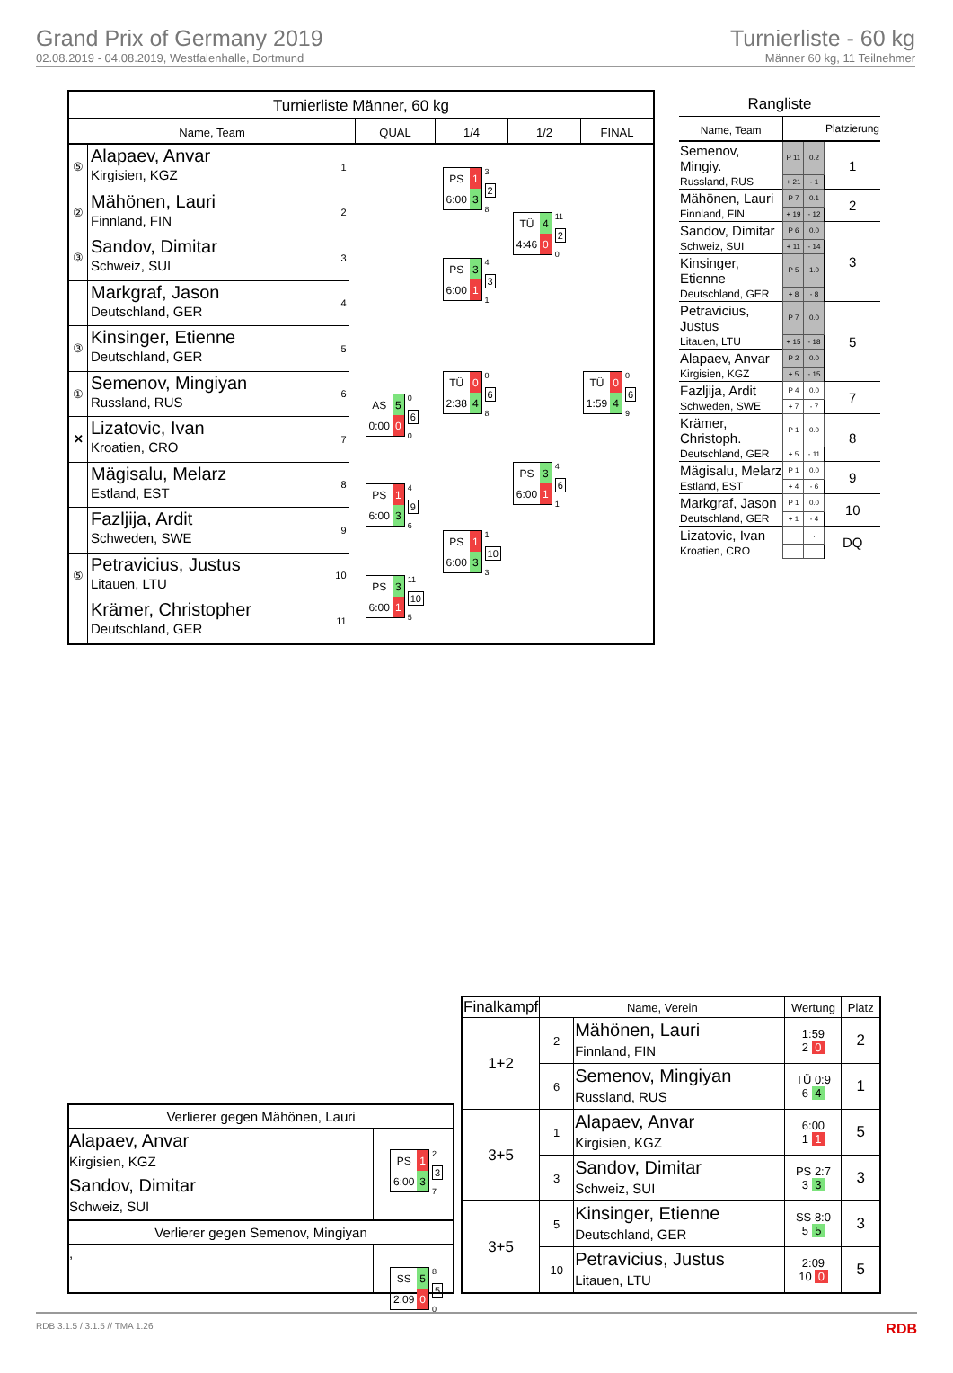Grand Prix of Germany 2019
02.08.2019 - 04.08.2019, Westfalenhalle, Dortmund
Turnierliste - 60 kg
Männer 60 kg, 11 Teilnehmer
Turnierliste Männer, 60 kg
Name, Team QUAL 1/4 1/2 FINAL
⑤
Alapaev, Anvar
Kirgisien, KGZ
1
②
Mähönen, Lauri
Finnland, FIN
2
③
Sandov, Dimitar
Schweiz, SUI
3
Markgraf, Jason
Deutschland, GER
4
③
Kinsinger, Etienne
Deutschland, GER
5
①
Semenov, Mingiyan
Russland, RUS
6
✕
Lizatovic, Ivan
Kroatien, CRO
7
Mägisalu, Melarz
Estland, EST
8
Fazljija, Ardit
Schweden, SWE
9
⑤
Petravicius, Justus
Litauen, LTU
10
Krämer, Christopher
Deutschland, GER
11
| AS | 5 |
| 0:00 | 0 |
0
6
0
| PS | 1 |
| 6:00 | 3 |
4
9
6
| PS | 3 |
| 6:00 | 1 |
11
10
5
| PS | 1 |
| 6:00 | 3 |
3
2
8
| PS | 3 |
| 6:00 | 1 |
4
3
1
| TÜ | 0 |
| 2:38 | 4 |
0
6
8
| PS | 1 |
| 6:00 | 3 |
1
10
3
| TÜ | 4 |
| 4:46 | 0 |
11
2
0
| PS | 3 |
| 6:00 | 1 |
4
6
1
| TÜ | 0 |
| 1:59 | 4 |
0
6
9
Rangliste
| Name, Team | | | Platzierung |
| Semenov, Mingiy. | P 11 | 0.2 | 1 |
| Russland, RUS | + 21 | - 1 | |
| Mähönen, Lauri | P 7 | 0.1 | 2 |
| Finnland, FIN | + 19 | - 12 | |
| Sandov, Dimitar | P 6 | 0.0 | 3 |
| Schweiz, SUI | + 11 | - 14 | |
| Kinsinger, Etienne | P 5 | 1.0 | |
| Deutschland, GER | + 8 | - 8 | |
| Petravicius, Justus | P 7 | 0.0 | 5 |
| Litauen, LTU | + 15 | - 18 | |
| Alapaev, Anvar | P 2 | 0.0 | |
| Kirgisien, KGZ | + 5 | - 15 | |
| Fazljija, Ardit | P 4 | 0.0 | 7 |
| Schweden, SWE | + 7 | - 7 | |
| Krämer, Christoph. | P 1 | 0.0 | 8 |
| Deutschland, GER | + 5 | - 11 | |
| Mägisalu, Melarz | P 1 | 0.0 | 9 |
| Estland, EST | + 4 | - 6 | |
| Markgraf, Jason | P 1 | 0.0 | 10 |
| Deutschland, GER | + 1 | - 4 | |
| Lizatovic, Ivan | | . | DQ |
| Kroatien, CRO | | | |
Verlierer gegen Mähönen, Lauri
Alapaev, Anvar
Kirgisien, KGZ
Sandov, Dimitar
Schweiz, SUI
| PS | 1 |
| 6:00 | 3 |
2
3
7
Verlierer gegen Semenov, Mingiyan
,
| SS | 5 |
| 2:09 | 0 |
8
5
0
| Finalkampf | Name, Verein | | Wertung | Platz |
| --- | --- | --- | --- | --- |
| 1+2 | 2 | Mähönen, Lauri Finnland, FIN | 1:59 2 0 | 2 |
| | 6 | Semenov, Mingiyan Russland, RUS | TÜ 0:9 6 4 | 1 |
| 3+5 | 1 | Alapaev, Anvar Kirgisien, KGZ | 6:00 1 1 | 5 |
| | 3 | Sandov, Dimitar Schweiz, SUI | PS 2:7 3 3 | 3 |
| 3+5 | 5 | Kinsinger, Etienne Deutschland, GER | SS 8:0 5 5 | 3 |
| | 10 | Petravicius, Justus Litauen, LTU | 2:09 10 0 | 5 |
RDB 3.1.5 / 3.1.5 // TMA 1.26 RDB